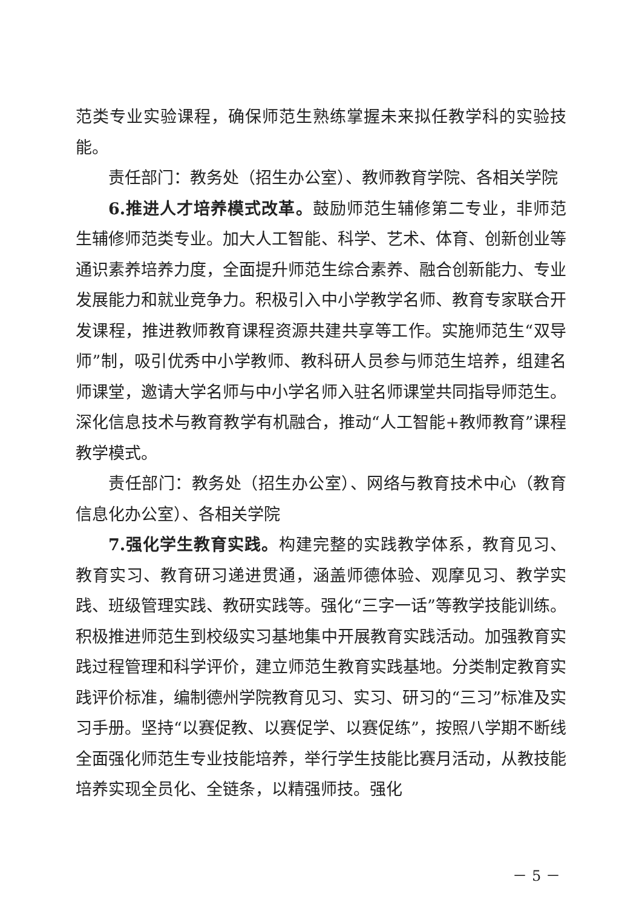范类专业实验课程，确保师范生熟练掌握未来拟任教学科的实验技能。
责任部门：教务处（招生办公室）、教师教育学院、各相关学院
6.推进人才培养模式改革。鼓励师范生辅修第二专业，非师范生辅修师范类专业。加大人工智能、科学、艺术、体育、创新创业等通识素养培养力度，全面提升师范生综合素养、融合创新能力、专业发展能力和就业竞争力。积极引入中小学教学名师、教育专家联合开发课程，推进教师教育课程资源共建共享等工作。实施师范生“双导师”制，吸引优秀中小学教师、教科研人员参与师范生培养，组建名师课堂，邀请大学名师与中小学名师入驻名师课堂共同指导师范生。深化信息技术与教育教学有机融合，推动“人工智能+教师教育”课程教学模式。
责任部门：教务处（招生办公室）、网络与教育技术中心（教育信息化办公室）、各相关学院
7.强化学生教育实践。构建完整的实践教学体系，教育见习、教育实习、教育研习递进贯通，涵盖师德体验、观摩见习、教学实践、班级管理实践、教研实践等。强化“三字一话”等教学技能训练。积极推进师范生到校级实习基地集中开展教育实践活动。加强教育实践过程管理和科学评价，建立师范生教育实践基地。分类制定教育实践评价标准，编制德州学院教育见习、实习、研习的“三习”标准及实习手册。坚持“以赛促教、以赛促学、以赛促练”，按照八学期不断线全面强化师范生专业技能培养，举行学生技能比赛月活动，从教技能培养实现全员化、全链条，以精强师技。强化
－ 5 －